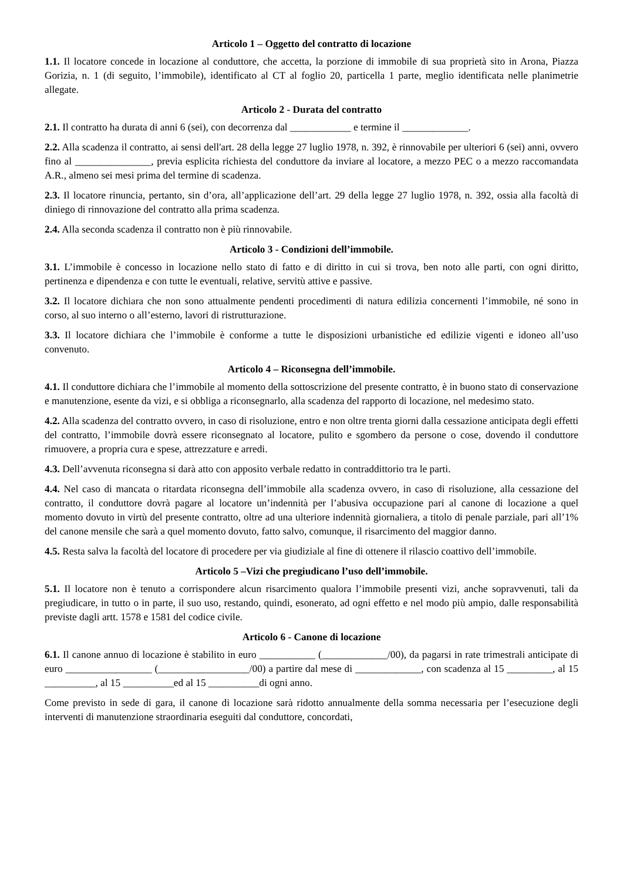Articolo 1 – Oggetto del contratto di locazione
1.1. Il locatore concede in locazione al conduttore, che accetta, la porzione di immobile di sua proprietà sito in Arona, Piazza Gorizia, n. 1 (di seguito, l’immobile), identificato al CT al foglio 20, particella 1 parte, meglio identificata nelle planimetrie allegate.
Articolo 2 - Durata del contratto
2.1. Il contratto ha durata di anni 6 (sei), con decorrenza dal ____________ e termine il _____________.
2.2. Alla scadenza il contratto, ai sensi dell'art. 28 della legge 27 luglio 1978, n. 392, è rinnovabile per ulteriori 6 (sei) anni, ovvero fino al _______________, previa esplicita richiesta del conduttore da inviare al locatore, a mezzo PEC o a mezzo raccomandata A.R., almeno sei mesi prima del termine di scadenza.
2.3. Il locatore rinuncia, pertanto, sin d’ora, all’applicazione dell’art. 29 della legge 27 luglio 1978, n. 392, ossia alla facoltà di diniego di rinnovazione del contratto alla prima scadenza.
2.4. Alla seconda scadenza il contratto non è più rinnovabile.
Articolo 3 - Condizioni dell’immobile.
3.1. L’immobile è concesso in locazione nello stato di fatto e di diritto in cui si trova, ben noto alle parti, con ogni diritto, pertinenza e dipendenza e con tutte le eventuali, relative, servitù attive e passive.
3.2. Il locatore dichiara che non sono attualmente pendenti procedimenti di natura edilizia concernenti l’immobile, né sono in corso, al suo interno o all’esterno, lavori di ristrutturazione.
3.3. Il locatore dichiara che l’immobile è conforme a tutte le disposizioni urbanistiche ed edilizie vigenti e idoneo all’uso convenuto.
Articolo 4 – Riconsegna dell’immobile.
4.1. Il conduttore dichiara che l’immobile al momento della sottoscrizione del presente contratto, è in buono stato di conservazione e manutenzione, esente da vizi, e si obbliga a riconsegnarlo, alla scadenza del rapporto di locazione, nel medesimo stato.
4.2. Alla scadenza del contratto ovvero, in caso di risoluzione, entro e non oltre trenta giorni dalla cessazione anticipata degli effetti del contratto, l’immobile dovrà essere riconsegnato al locatore, pulito e sgombero da persone o cose, dovendo il conduttore rimuovere, a propria cura e spese, attrezzature e arredi.
4.3. Dell’avvenuta riconsegna si darà atto con apposito verbale redatto in contraddittorio tra le parti.
4.4. Nel caso di mancata o ritardata riconsegna dell’immobile alla scadenza ovvero, in caso di risoluzione, alla cessazione del contratto, il conduttore dovrà pagare al locatore un’indennità per l’abusiva occupazione pari al canone di locazione a quel momento dovuto in virtù del presente contratto, oltre ad una ulteriore indennità giornaliera, a titolo di penale parziale, pari all’1% del canone mensile che sarà a quel momento dovuto, fatto salvo, comunque, il risarcimento del maggior danno.
4.5. Resta salva la facoltà del locatore di procedere per via giudiziale al fine di ottenere il rilascio coattivo dell’immobile.
Articolo 5 –Vizi che pregiudicano l’uso dell’immobile.
5.1. Il locatore non è tenuto a corrispondere alcun risarcimento qualora l’immobile presenti vizi, anche sopravvenuti, tali da pregiudicare, in tutto o in parte, il suo uso, restando, quindi, esonerato, ad ogni effetto e nel modo più ampio, dalle responsabilità previste dagli artt. 1578 e 1581 del codice civile.
Articolo 6 - Canone di locazione
6.1. Il canone annuo di locazione è stabilito in euro ___________ (_____________/00), da pagarsi in rate trimestrali anticipate di euro _________________ (__________________/00) a partire dal mese di _____________, con scadenza al 15 _________, al 15 __________, al 15 __________ed al 15 __________di ogni anno.
Come previsto in sede di gara, il canone di locazione sarà ridotto annualmente della somma necessaria per l’esecuzione degli interventi di manutenzione straordinaria eseguiti dal conduttore, concordati,